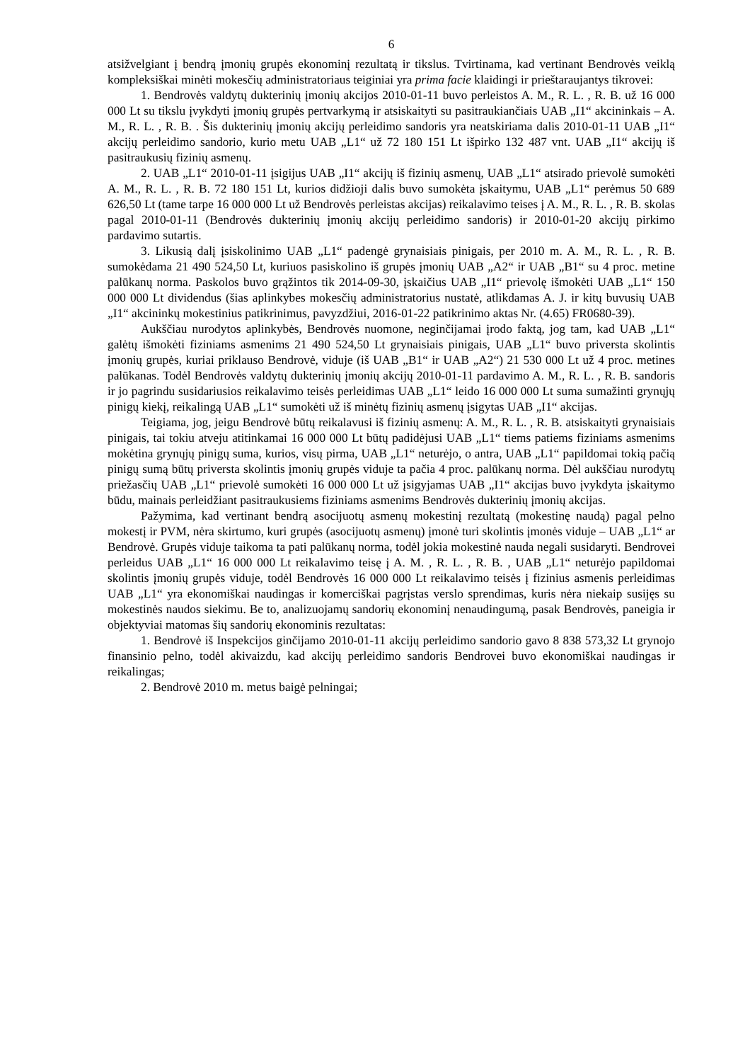6
atsižvelgiant į bendrą įmonių grupės ekonominį rezultatą ir tikslus. Tvirtinama, kad vertinant Bendrovės veiklą kompleksiškai minėti mokesčių administratoriaus teiginiai yra prima facie klaidingi ir prieštaraujantys tikrovei:
1. Bendrovės valdytų dukterinių įmonių akcijos 2010-01-11 buvo perleistos A. M., R. L. , R. B. už 16 000 000 Lt su tikslu įvykdyti įmonių grupės pertvarkymą ir atsiskaityti su pasitraukiančiais UAB „I1“ akcininkais – A. M., R. L. , R. B. . Šis dukterinių įmonių akcijų perleidimo sandoris yra neatskiriama dalis 2010-01-11 UAB „I1“ akcijų perleidimo sandorio, kurio metu UAB „L1“ už 72 180 151 Lt išpirko 132 487 vnt. UAB „I1“ akcijų iš pasitraukusių fizinių asmenų.
2. UAB „L1“ 2010-01-11 įsigijus UAB „I1“ akcijų iš fizinių asmenų, UAB „L1“ atsirado prievolė sumokėti A. M., R. L. , R. B. 72 180 151 Lt, kurios didžioji dalis buvo sumokėta įskaitymu, UAB „L1“ perėmus 50 689 626,50 Lt (tame tarpe 16 000 000 Lt už Bendrovės perleistas akcijas) reikalavimo teises į A. M., R. L. , R. B. skolas pagal 2010-01-11 (Bendrovės dukterinių įmonių akcijų perleidimo sandoris) ir 2010-01-20 akcijų pirkimo pardavimo sutartis.
3. Likusią dalį įsiskolinimo UAB „L1“ padengė grynaisiais pinigais, per 2010 m. A. M., R. L. , R. B. sumokėdama 21 490 524,50 Lt, kuriuos pasiskolino iš grupės įmonių UAB „A2“ ir UAB „B1“ su 4 proc. metine palūkanų norma. Paskolos buvo grąžintos tik 2014-09-30, įskaičius UAB „I1“ prievolę išmokėti UAB „L1“ 150 000 000 Lt dividendus (šias aplinkybes mokesčių administratorius nustatė, atlikdamas A. J. ir kitų buvusių UAB „I1“ akcininkų mokestinius patikrinimus, pavyzdžiui, 2016-01-22 patikrinimo aktas Nr. (4.65) FR0680-39).
Aukščiau nurodytos aplinkybės, Bendrovės nuomone, neginčijamai įrodo faktą, jog tam, kad UAB „L1“ galėtų išmokėti fiziniams asmenims 21 490 524,50 Lt grynaisiais pinigais, UAB „L1“ buvo priversta skolintis įmonių grupės, kuriai priklauso Bendrovė, viduje (iš UAB „B1“ ir UAB „A2“) 21 530 000 Lt už 4 proc. metines palūkanas. Todėl Bendrovės valdytų dukterinių įmonių akcijų 2010-01-11 pardavimo A. M., R. L. , R. B. sandoris ir jo pagrindu susidariusios reikalavimo teisės perleidimas UAB „L1“ leido 16 000 000 Lt suma sumažinti grynųjų pinigų kiekį, reikalingą UAB „L1“ sumokėti už iš minėtų fizinių asmenų įsigytas UAB „I1“ akcijas.
Teigiama, jog, jeigu Bendrovė būtų reikalavusi iš fizinių asmenų: A. M., R. L. , R. B. atsiskaityti grynaisiais pinigais, tai tokiu atveju atitinkamai 16 000 000 Lt būtų padidėjusi UAB „L1“ tiems patiems fiziniams asmenims mokėtina grynųjų pinigų suma, kurios, visų pirma, UAB „L1“ neturėjo, o antra, UAB „L1“ papildomai tokią pačią pinigų sumą būtų priversta skolintis įmonių grupės viduje ta pačia 4 proc. palūkanų norma. Dėl aukščiau nurodytų priežasčių UAB „L1“ prievolė sumokėti 16 000 000 Lt už įsigyjamas UAB „I1“ akcijas buvo įvykdyta įskaitymo būdu, mainais perleidžiant pasitraukusiems fiziniams asmenims Bendrovės dukterinių įmonių akcijas.
Pažymima, kad vertinant bendrą asocijuotų asmenų mokestinį rezultatą (mokestinę naudą) pagal pelno mokestį ir PVM, nėra skirtumo, kuri grupės (asocijuotų asmenų) įmonė turi skolintis įmonės viduje – UAB „L1“ ar Bendrovė. Grupės viduje taikoma ta pati palūkanų norma, todėl jokia mokestinė nauda negali susidaryti. Bendrovei perleidus UAB „L1“ 16 000 000 Lt reikalavimo teisę į A. M. , R. L. , R. B. , UAB „L1“ neturėjo papildomai skolintis įmonių grupės viduje, todėl Bendrovės 16 000 000 Lt reikalavimo teisės į fizinius asmenis perleidimas UAB „L1“ yra ekonomiškai naudingas ir komerciškai pagrįstas verslo sprendimas, kuris nėra niekaip susijęs su mokestinės naudos siekimu. Be to, analizuojamų sandorių ekonominį nenaudingumą, pasak Bendrovės, paneigia ir objektyviai matomas šių sandorių ekonominis rezultatas:
1. Bendrovė iš Inspekcijos ginčijamo 2010-01-11 akcijų perleidimo sandorio gavo 8 838 573,32 Lt grynojo finansinio pelno, todėl akivaizdu, kad akcijų perleidimo sandoris Bendrovei buvo ekonomiškai naudingas ir reikalingas;
2. Bendrovė 2010 m. metus baigė pelningai;